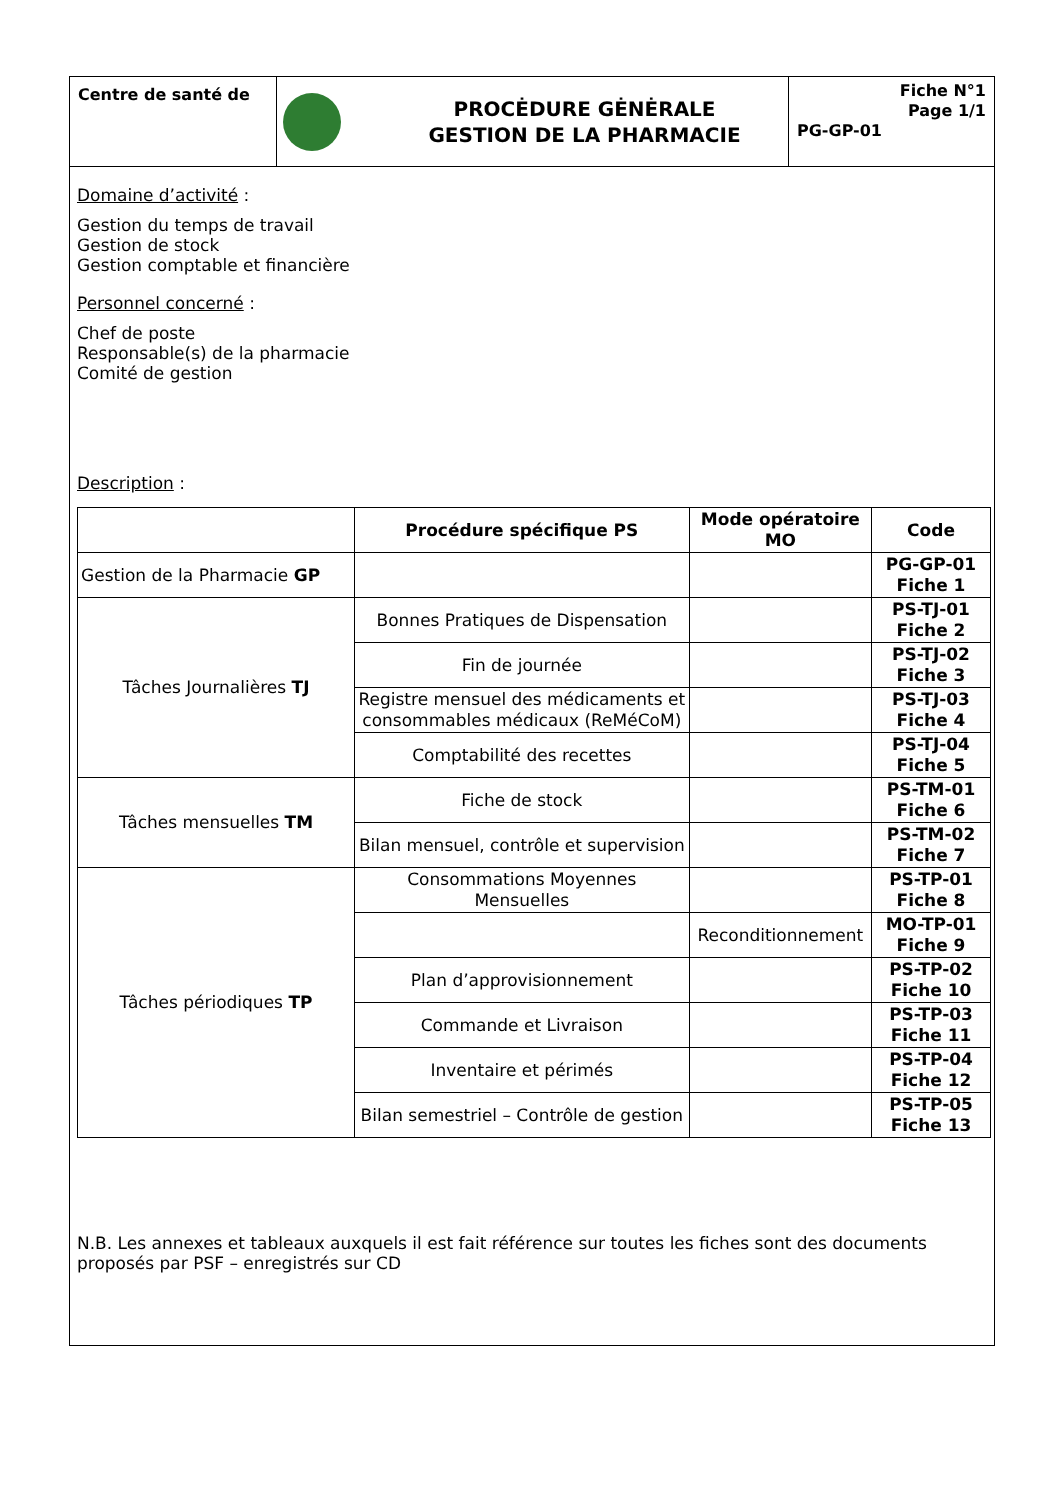Centre de santé de
PROCĖDURE GĖNĖRALE
GESTION DE LA PHARMACIE
Fiche N°1
Page 1/1
PG-GP-01
Domaine d’activité :
Gestion du temps de travail
Gestion de stock
Gestion comptable et financière
Personnel concerné :
Chef de poste
Responsable(s) de la pharmacie
Comité de gestion
Description :
| | Procédure spécifique PS | Mode opératoire MO | Code |
| --- | --- | --- | --- |
| Gestion de la Pharmacie GP | | | PG-GP-01 Fiche 1 |
| Tâches Journalières TJ | Bonnes Pratiques de Dispensation | | PS-TJ-01 Fiche 2 |
| | Fin de journée | | PS-TJ-02 Fiche 3 |
| | Registre mensuel des médicaments et consommables médicaux (ReMéCoM) | | PS-TJ-03 Fiche 4 |
| | Comptabilité des recettes | | PS-TJ-04 Fiche 5 |
| Tâches mensuelles TM | Fiche de stock | | PS-TM-01 Fiche 6 |
| | Bilan mensuel, contrôle et supervision | | PS-TM-02 Fiche 7 |
| Tâches périodiques TP | Consommations Moyennes Mensuelles | | PS-TP-01 Fiche 8 |
| | | Reconditionnement | MO-TP-01 Fiche 9 |
| | Plan d’approvisionnement | | PS-TP-02 Fiche 10 |
| | Commande et Livraison | | PS-TP-03 Fiche 11 |
| | Inventaire et périmés | | PS-TP-04 Fiche 12 |
| | Bilan semestriel – Contrôle de gestion | | PS-TP-05 Fiche 13 |
N.B. Les annexes et tableaux auxquels il est fait référence sur toutes les fiches sont des documents proposés par PSF – enregistrés sur CD